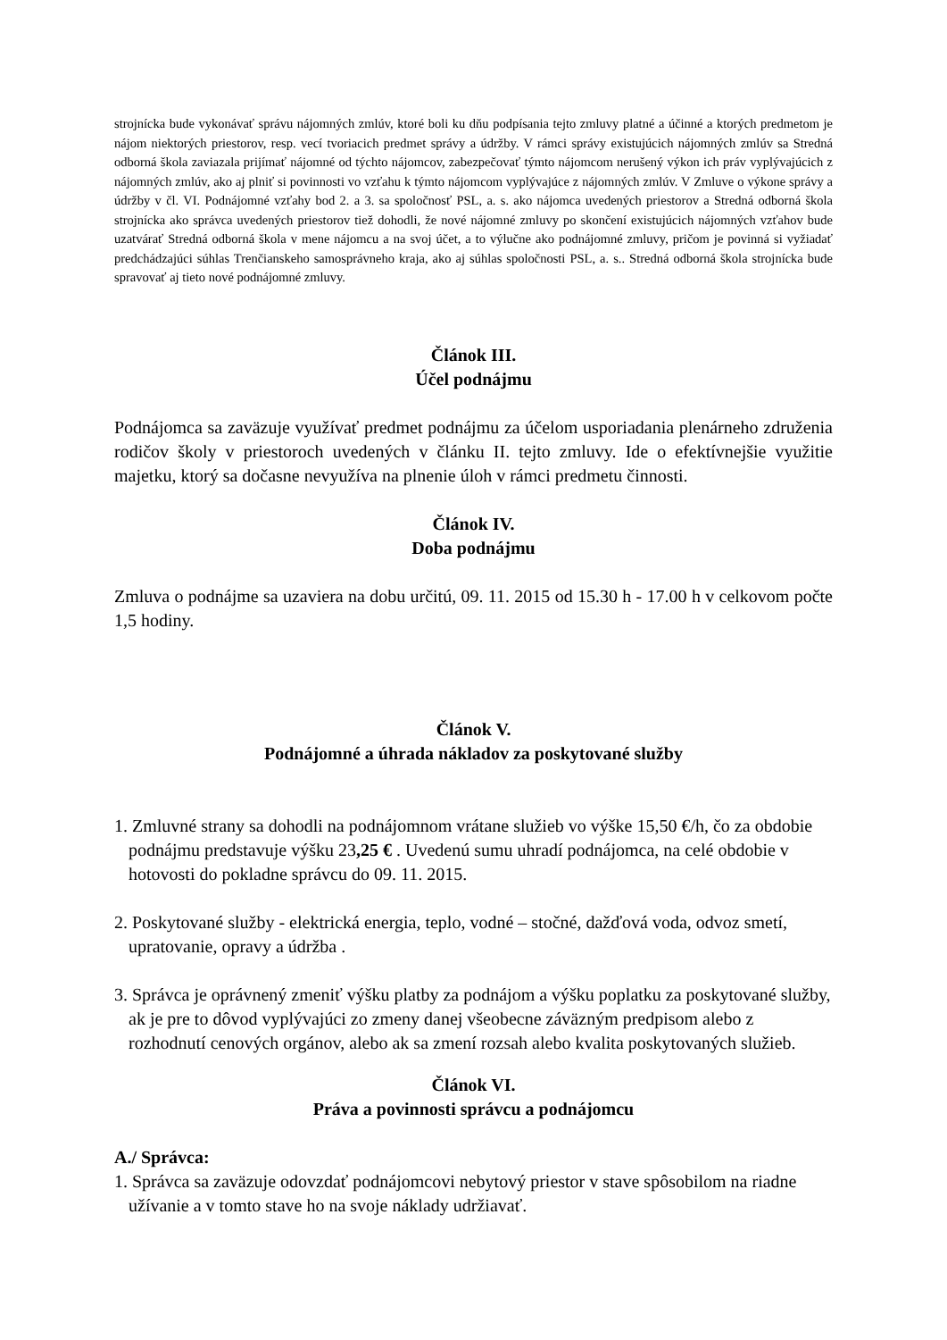strojnícka bude vykonávať správu nájomných zmlúv, ktoré boli ku dňu podpísania tejto zmluvy platné a účinné a ktorých predmetom je nájom niektorých priestorov, resp. vecí tvoriacich predmet správy a údržby. V rámci správy existujúcich nájomných zmlúv sa Stredná odborná škola zaviazala prijímať nájomné od týchto nájomcov, zabezpečovať týmto nájomcom nerušený výkon ich práv vyplývajúcich z nájomných zmlúv, ako aj plniť si povinnosti vo vzťahu k týmto nájomcom vyplývajúce z nájomných zmlúv. V Zmluve o výkone správy a údržby v čl. VI. Podnájomné vzťahy bod 2. a 3. sa spoločnosť PSL, a. s. ako nájomca uvedených priestorov a Stredná odborná škola strojnícka ako správca uvedených priestorov tiež dohodli, že nové nájomné zmluvy po skončení existujúcich nájomných vzťahov bude uzatvárať Stredná odborná škola v mene nájomcu a na svoj účet, a to výlučne ako podnájomné zmluvy, pričom je povinná si vyžiadať predchádzajúci súhlas Trenčianskeho samosprávneho kraja, ako aj súhlas spoločnosti PSL, a. s.. Stredná odborná škola strojnícka bude spravovať aj tieto nové podnájomné zmluvy.
Článok III.
Účel podnájmu
Podnájomca sa zaväzuje využívať predmet podnájmu za účelom usporiadania plenárneho združenia rodičov školy v priestoroch uvedených v článku II. tejto zmluvy. Ide o efektívnejšie využitie majetku, ktorý sa dočasne nevyužíva na plnenie úloh v rámci predmetu činnosti.
Článok IV.
Doba podnájmu
Zmluva o podnájme sa uzaviera na dobu určitú, 09. 11. 2015 od 15.30 h - 17.00 h v celkovom počte 1,5 hodiny.
Článok V.
Podnájomné a úhrada nákladov za poskytované služby
1. Zmluvné strany sa dohodli na podnájomnom vrátane služieb vo výške 15,50 €/h, čo za obdobie podnájmu predstavuje výšku 23,25 € . Uvedenú sumu uhradí podnájomca, na celé obdobie v hotovosti do pokladne správcu do 09. 11. 2015.
2. Poskytované služby - elektrická energia, teplo, vodné – stočné, dažďová voda, odvoz smetí, upratovanie, opravy a údržba .
3. Správca je oprávnený zmeniť výšku platby za podnájom a výšku poplatku za poskytované služby, ak je pre to dôvod vyplývajúci zo zmeny danej všeobecne záväzným predpisom alebo z rozhodnutí cenových orgánov, alebo ak sa zmení rozsah alebo kvalita poskytovaných služieb.
Článok VI.
Práva a povinnosti správcu a podnájomcu
A./ Správca:
1. Správca sa zaväzuje odovzdať podnájomcovi nebytový priestor v stave spôsobilom na riadne užívanie a v tomto stave ho na svoje náklady udržiavať.